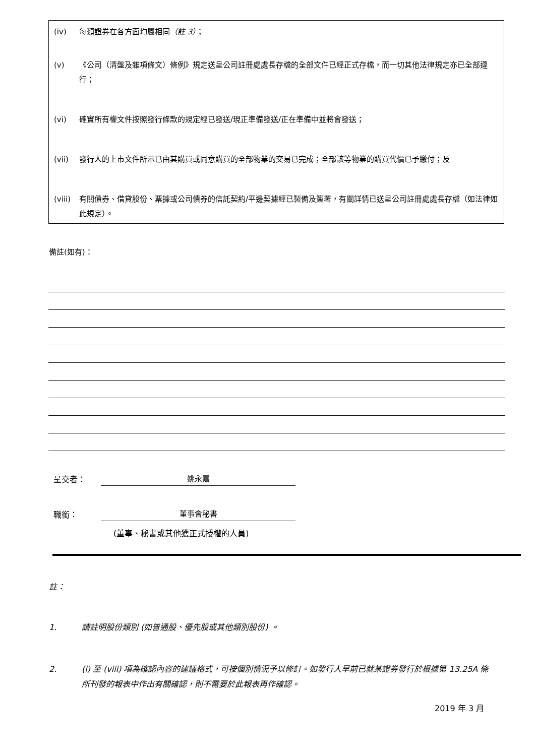(iv) 每類證券在各方面均屬相同（註 3）；
(v) 《公司（清盤及雜項條文）條例》規定送呈公司註冊處處長存檔的全部文件已經正式存檔，而一切其他法律規定亦已全部遵行；
(vi) 確實所有權文件按照發行條款的規定經已發送/現正準備發送/正在準備中並將會發送；
(vii) 發行人的上市文件所示已由其購買或同意購買的全部物業的交易已完成；全部該等物業的購買代價已予繳付；及
(viii) 有關債券、借貸股份、票據或公司債券的信託契約/平邊契據經已製備及簽署，有關詳情已送呈公司註冊處處長存檔（如法律如此規定）。
備註(如有)：
呈交者： 姚永嘉
職銜： 董事會秘書
(董事、秘書或其他獲正式授權的人員)
註：
1. 請註明股份類別 (如普通股、優先股或其他類別股份) 。
2. (i) 至 (viii) 項為確認內容的建議格式，可按個別情況予以修訂。如發行人早前已就某證券發行於根據第 13.25A 條所刊發的報表中作出有關確認，則不需要於此報表再作確認。
2019 年 3 月